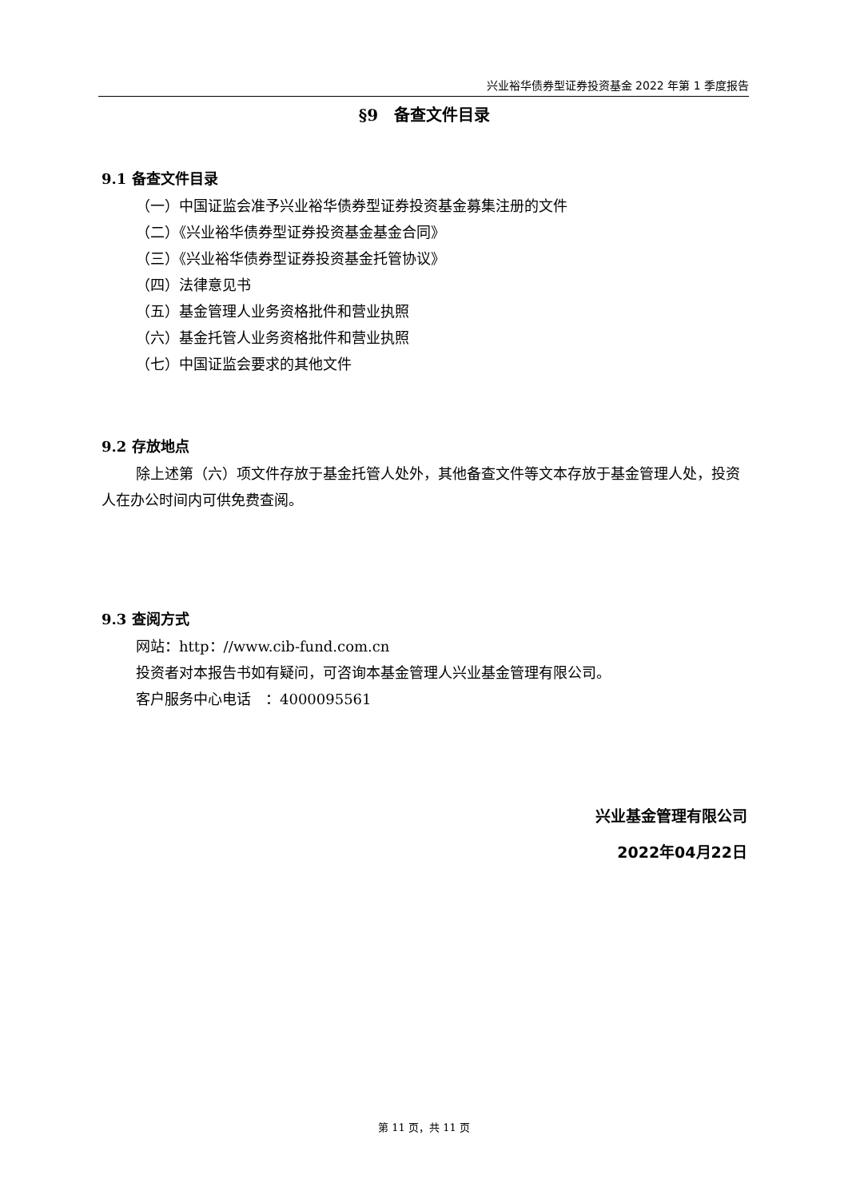兴业裕华债券型证券投资基金 2022 年第 1 季度报告
§9　备查文件目录
9.1 备查文件目录
（一）中国证监会准予兴业裕华债券型证券投资基金募集注册的文件
（二）《兴业裕华债券型证券投资基金基金合同》
（三）《兴业裕华债券型证券投资基金托管协议》
（四）法律意见书
（五）基金管理人业务资格批件和营业执照
（六）基金托管人业务资格批件和营业执照
（七）中国证监会要求的其他文件
9.2 存放地点
除上述第（六）项文件存放于基金托管人处外，其他备查文件等文本存放于基金管理人处，投资人在办公时间内可供免费查阅。
9.3 查阅方式
网站：http：//www.cib-fund.com.cn
投资者对本报告书如有疑问，可咨询本基金管理人兴业基金管理有限公司。
客户服务中心电话　：4000095561
兴业基金管理有限公司
2022年04月22日
第 11 页，共 11 页